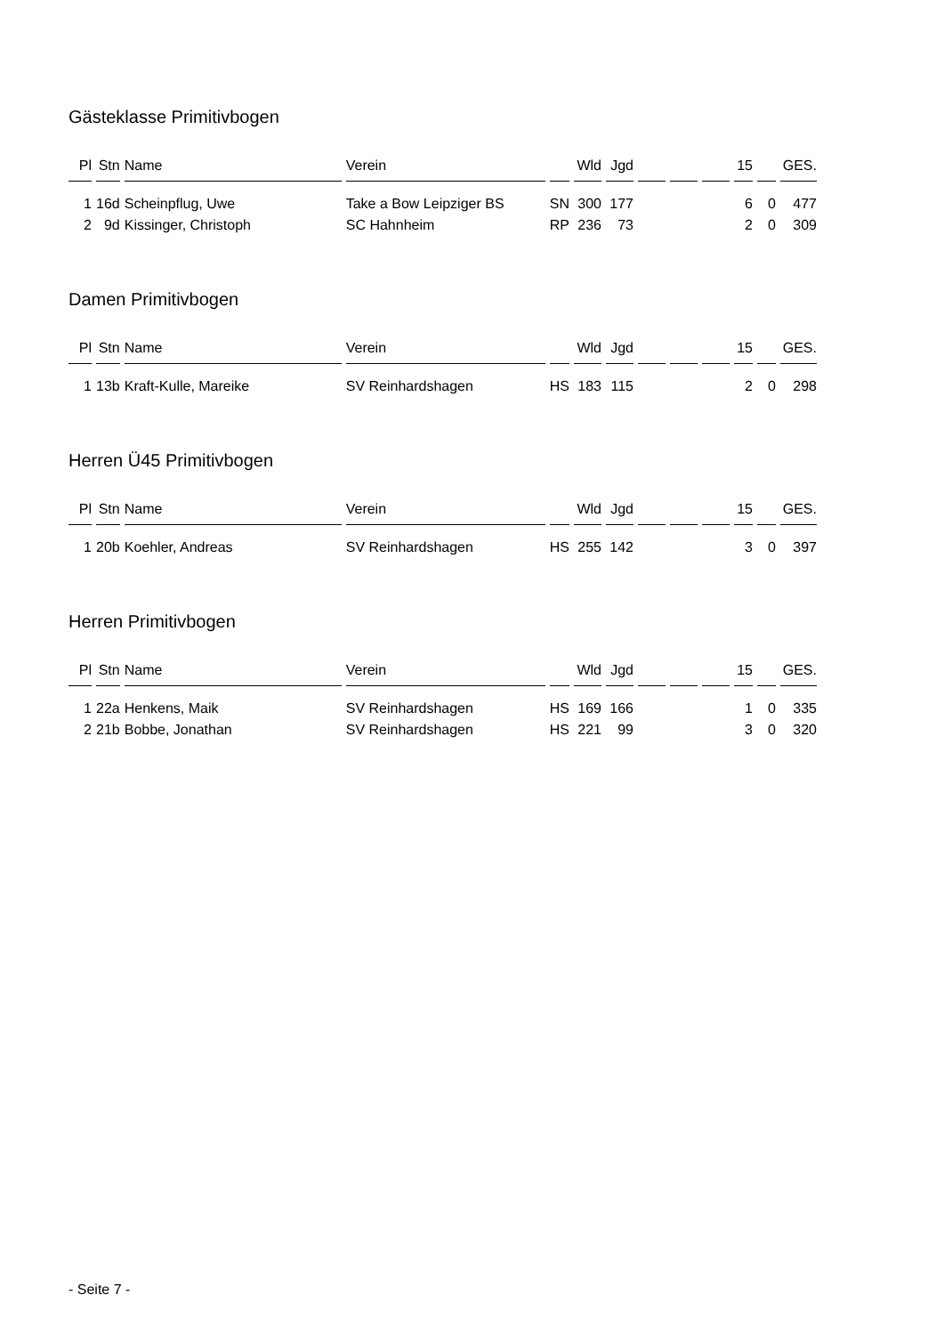Gästeklasse Primitivbogen
| Pl | Stn | Name | Verein | | Wld | Jgd | | | | 15 | | GES. |
| --- | --- | --- | --- | --- | --- | --- | --- | --- | --- | --- | --- | --- |
| 1 | 16d | Scheinpflug, Uwe | Take a Bow Leipziger BS | SN | 300 | 177 | | | | 6 | 0 | 477 |
| 2 | 9d | Kissinger, Christoph | SC Hahnheim | RP | 236 | 73 | | | | 2 | 0 | 309 |
Damen Primitivbogen
| Pl | Stn | Name | Verein | | Wld | Jgd | | | | 15 | | GES. |
| --- | --- | --- | --- | --- | --- | --- | --- | --- | --- | --- | --- | --- |
| 1 | 13b | Kraft-Kulle, Mareike | SV Reinhardshagen | HS | 183 | 115 | | | | 2 | 0 | 298 |
Herren Ü45 Primitivbogen
| Pl | Stn | Name | Verein | | Wld | Jgd | | | | 15 | | GES. |
| --- | --- | --- | --- | --- | --- | --- | --- | --- | --- | --- | --- | --- |
| 1 | 20b | Koehler, Andreas | SV Reinhardshagen | HS | 255 | 142 | | | | 3 | 0 | 397 |
Herren Primitivbogen
| Pl | Stn | Name | Verein | | Wld | Jgd | | | | 15 | | GES. |
| --- | --- | --- | --- | --- | --- | --- | --- | --- | --- | --- | --- | --- |
| 1 | 22a | Henkens, Maik | SV Reinhardshagen | HS | 169 | 166 | | | | 1 | 0 | 335 |
| 2 | 21b | Bobbe, Jonathan | SV Reinhardshagen | HS | 221 | 99 | | | | 3 | 0 | 320 |
- Seite 7 -